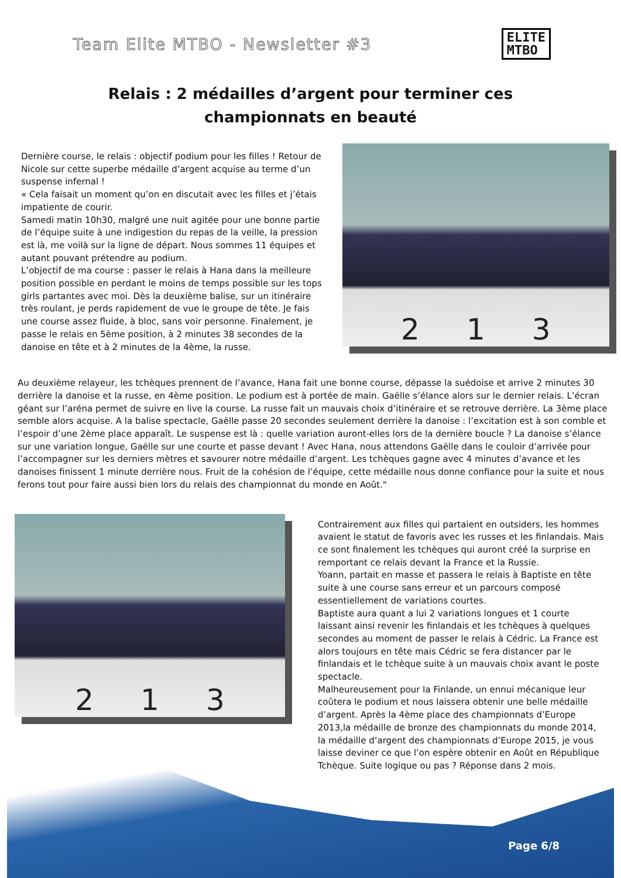Team Elite MTBO - Newsletter #3
ELITE
MTBO
Relais : 2 médailles d’argent pour terminer ces championnats en beauté
Dernière course, le relais : objectif podium pour les filles ! Retour de Nicole sur cette superbe médaille d’argent acquise au terme d’un suspense infernal !
« Cela faisait un moment qu’on en discutait avec les filles et j’étais impatiente de courir.
Samedi matin 10h30, malgré une nuit agitée pour une bonne partie de l’équipe suite à une indigestion du repas de la veille, la pression est là, me voilà sur la ligne de départ. Nous sommes 11 équipes et autant pouvant prétendre au podium.
L’objectif de ma course : passer le relais à Hana dans la meilleure position possible en perdant le moins de temps possible sur les tops girls partantes avec moi. Dès la deuxième balise, sur un itinéraire très roulant, je perds rapidement de vue le groupe de tête. Je fais une course assez fluide, à bloc, sans voir personne. Finalement, je passe le relais en 5ème position, à 2 minutes 38 secondes de la danoise en tête et à 2 minutes de la 4ème, la russe.
2 1 3
Au deuxième relayeur, les tchèques prennent de l’avance, Hana fait une bonne course, dépasse la suédoise et arrive 2 minutes 30 derrière la danoise et la russe, en 4ème position. Le podium est à portée de main. Gaëlle s’élance alors sur le dernier relais. L’écran géant sur l’aréna permet de suivre en live la course. La russe fait un mauvais choix d’itinéraire et se retrouve derrière. La 3ème place semble alors acquise. A la balise spectacle, Gaëlle passe 20 secondes seulement derrière la danoise : l’excitation est à son comble et l’espoir d’une 2ème place apparaît. Le suspense est là : quelle variation auront-elles lors de la dernière boucle ? La danoise s’élance sur une variation longue, Gaëlle sur une courte et passe devant ! Avec Hana, nous attendons Gaëlle dans le couloir d’arrivée pour l’accompagner sur les derniers mètres et savourer notre médaille d’argent. Les tchèques gagne avec 4 minutes d’avance et les danoises finissent 1 minute derrière nous. Fruit de la cohésion de l’équipe, cette médaille nous donne confiance pour la suite et nous ferons tout pour faire aussi bien lors du relais des championnat du monde en Août."
2 1 3
Contrairement aux filles qui partaient en outsiders, les hommes avaient le statut de favoris avec les russes et les finlandais. Mais ce sont finalement les tchèques qui auront créé la surprise en remportant ce relais devant la France et la Russie.
Yoann, partait en masse et passera le relais à Baptiste en tête suite à une course sans erreur et un parcours composé essentiellement de variations courtes.
Baptiste aura quant a lui 2 variations longues et 1 courte laissant ainsi revenir les finlandais et les tchèques à quelques secondes au moment de passer le relais à Cédric. La France est alors toujours en tête mais Cédric se fera distancer par le finlandais et le tchèque suite à un mauvais choix avant le poste spectacle.
Malheureusement pour la Finlande, un ennui mécanique leur coûtera le podium et nous laissera obtenir une belle médaille d’argent. Après la 4ème place des championnats d’Europe 2013,la médaille de bronze des championnats du monde 2014, la médaille d’argent des championnats d’Europe 2015, je vous laisse deviner ce que l’on espère obtenir en Août en République Tchèque. Suite logique ou pas ? Réponse dans 2 mois.
Page 6/8